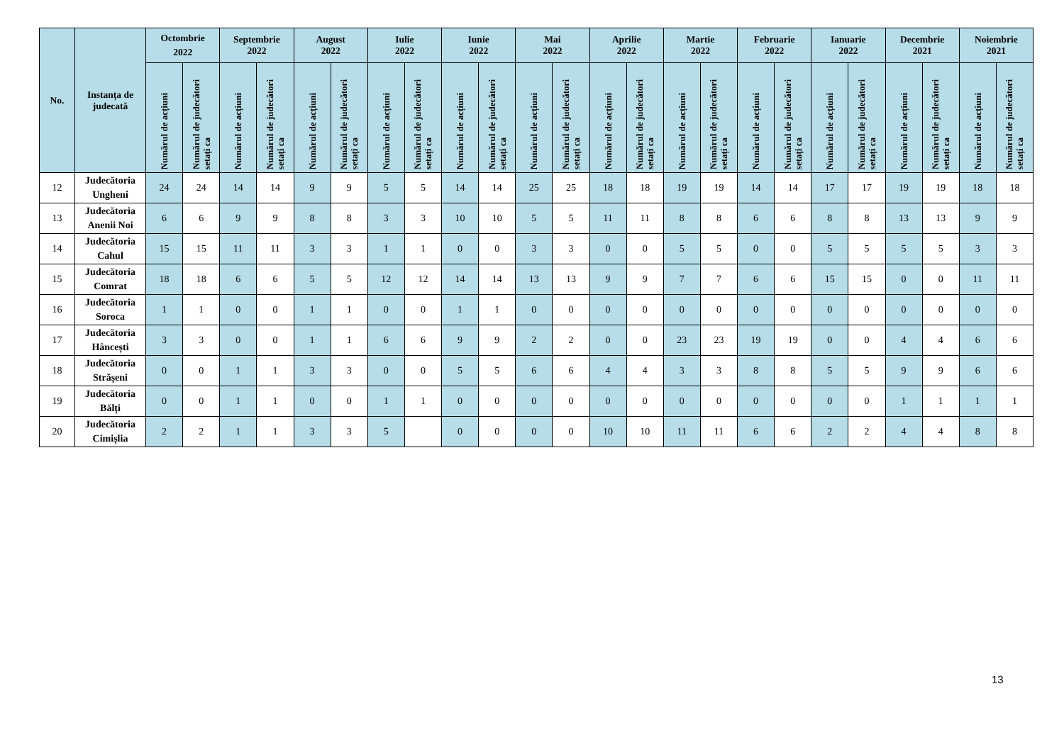| No. | Instanța de judecată | Octombrie 2022 | | Septembrie 2022 | | August 2022 | | Iulie 2022 | | Iunie 2022 | | Mai 2022 | | Aprilie 2022 | | Martie 2022 | | Februarie 2022 | | Ianuarie 2022 | | Decembrie 2021 | | Noiembrie 2021 | |
| --- | --- | --- | --- | --- | --- | --- | --- | --- | --- | --- | --- | --- | --- | --- | --- | --- | --- | --- | --- | --- | --- | --- | --- | --- | --- |
| | | Numărul de acțiuni | Numărul de judecători setați ca | Numărul de acțiuni | Numărul de judecători setați ca | Numărul de acțiuni | Numărul de judecători setați ca | Numărul de acțiuni | Numărul de judecători setați ca | Numărul de acțiuni | Numărul de judecători setați ca | Numărul de acțiuni | Numărul de judecători setați ca | Numărul de acțiuni | Numărul de judecători setați ca | Numărul de acțiuni | Numărul de judecători setați ca | Numărul de acțiuni | Numărul de judecători setați ca | Numărul de acțiuni | Numărul de judecători setați ca | Numărul de acțiuni | Numărul de judecători setați ca | Numărul de acțiuni | Numărul de judecători setați ca |
| 12 | Judecătoria Ungheni | 24 | 24 | 14 | 14 | 9 | 9 | 5 | 5 | 14 | 14 | 25 | 25 | 18 | 18 | 19 | 19 | 14 | 14 | 17 | 17 | 19 | 19 | 18 | 18 |
| 13 | Judecătoria Anenii Noi | 6 | 6 | 9 | 9 | 8 | 8 | 3 | 3 | 10 | 10 | 5 | 5 | 11 | 11 | 8 | 8 | 6 | 6 | 8 | 8 | 13 | 13 | 9 | 9 |
| 14 | Judecătoria Cahul | 15 | 15 | 11 | 11 | 3 | 3 | 1 | 1 | 0 | 0 | 3 | 3 | 0 | 0 | 5 | 5 | 0 | 0 | 5 | 5 | 5 | 5 | 3 | 3 |
| 15 | Judecătoria Comrat | 18 | 18 | 6 | 6 | 5 | 5 | 12 | 12 | 14 | 14 | 13 | 13 | 9 | 9 | 7 | 7 | 6 | 6 | 15 | 15 | 0 | 0 | 11 | 11 |
| 16 | Judecătoria Soroca | 1 | 1 | 0 | 0 | 1 | 1 | 0 | 0 | 1 | 1 | 0 | 0 | 0 | 0 | 0 | 0 | 0 | 0 | 0 | 0 | 0 | 0 | 0 | 0 |
| 17 | Judecătoria Hâncești | 3 | 3 | 0 | 0 | 1 | 1 | 6 | 6 | 9 | 9 | 2 | 2 | 0 | 0 | 23 | 23 | 19 | 19 | 0 | 0 | 4 | 4 | 6 | 6 |
| 18 | Judecătoria Strășeni | 0 | 0 | 1 | 1 | 3 | 3 | 0 | 0 | 5 | 5 | 6 | 6 | 4 | 4 | 3 | 3 | 8 | 8 | 5 | 5 | 9 | 9 | 6 | 6 |
| 19 | Judecătoria Bălți | 0 | 0 | 1 | 1 | 0 | 0 | 1 | 1 | 0 | 0 | 0 | 0 | 0 | 0 | 0 | 0 | 0 | 0 | 0 | 0 | 1 | 1 | 1 | 1 |
| 20 | Judecătoria Cimișlia | 2 | 2 | 1 | 1 | 3 | 3 | 5 | | 0 | 0 | 0 | 0 | 10 | 10 | 11 | 11 | 6 | 6 | 2 | 2 | 4 | 4 | 8 | 8 |
13